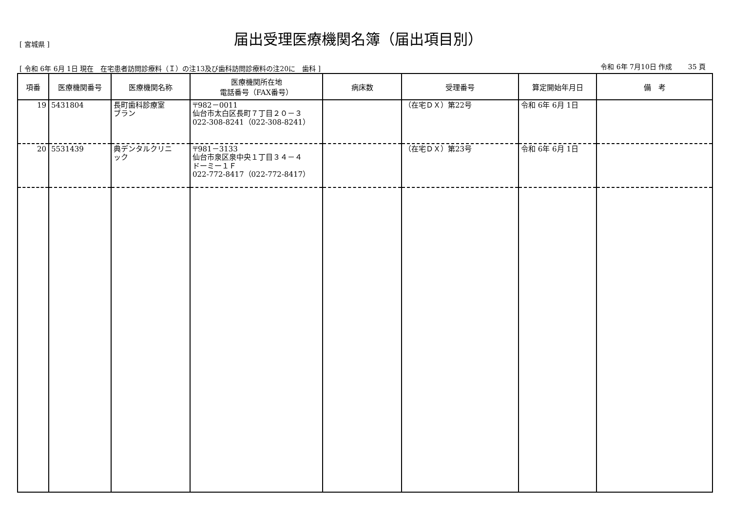[ 宮城県 ]
届出受理医療機関名簿（届出項目別）
[ 令和 6年 6月 1日 現在　在宅患者訪問診療料（Ｉ）の注13及び歯科訪問診療料の注20に　歯科 ] 令和 6年 7月10日 作成　　 35 頁
| 項番 | 医療機関番号 | 医療機関名称 | 医療機関所在地 電話番号（FAX番号） | 病床数 | 受理番号 | 算定開始年月日 | 備 考 |
| --- | --- | --- | --- | --- | --- | --- | --- |
| 19 | 5431804 | 長町歯科診療室 ブラン | 〒982－0011 仙台市太白区長町７丁目２０－３ 022-308-8241（022-308-8241） | | （在宅ＤＸ）第22号 | 令和 6年 6月 1日 | |
| 20 | 5531439 | 典デンタルクリニ ック | 〒981－3133 仙台市泉区泉中央１丁目３４－４ ドーミー１Ｆ 022-772-8417（022-772-8417） | | （在宅ＤＸ）第23号 | 令和 6年 6月 1日 | |